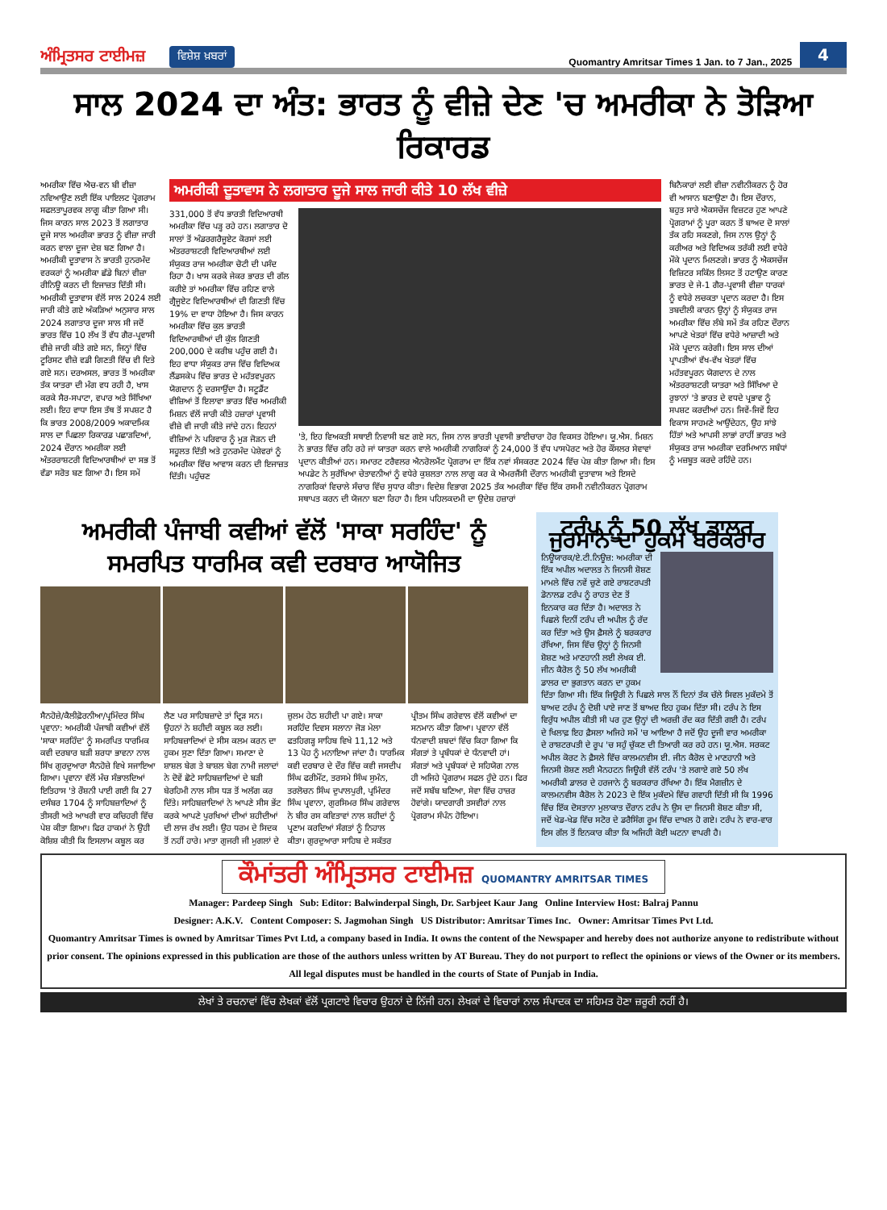ਅੰਮ੍ਰਿਤਸਰ ਟਾਈਮਜ਼
ਵਿਸ਼ੇਸ਼ ਖ਼ਬਰਾਂ
Quomantry Amritsar Times 1 Jan. to 7 Jan., 2025
4
ਸਾਲ 2024 ਦਾ ਅੰਤ: ਭਾਰਤ ਨੂੰ ਵੀਜ਼ੇ ਦੇਣ 'ਚ ਅਮਰੀਕਾ ਨੇ ਤੋੜਿਆ ਰਿਕਾਰਡ
ਅਮਰੀਕਾ ਵਿੱਚ ਐਚ-ਵਨ ਬੀ ਵੀਜ਼ਾ ਨਵਿਆਉਣ ਲਈ ਇੱਕ ਪਾਇਲਟ ਪ੍ਰੋਗਰਾਮ ਸਫਲਤਾਪੂਰਵਕ ਲਾਗੂ ਕੀਤਾ ਗਿਆ ਸੀ। ਜਿਸ ਕਾਰਨ ਸਾਲ 2023 ਤੋਂ ਲਗਾਤਾਰ ਦੂਜੇ ਸਾਲ ਅਮਰੀਕਾ ਭਾਰਤ ਨੂੰ ਵੀਜ਼ਾ ਜਾਰੀ ਕਰਨ ਵਾਲਾ ਦੂਜਾ ਦੇਸ਼ ਬਣ ਗਿਆ ਹੈ। ਅਮਰੀਕੀ ਦੂਤਾਵਾਸ ਨੇ ਭਾਰਤੀ ਹੁਨਰਮੰਦ ਵਰਕਰਾਂ ਨੂੰ ਅਮਰੀਕਾ ਛੱਡੇ ਬਿਨਾਂ ਵੀਜ਼ਾ ਰੀਨਿਊ ਕਰਨ ਦੀ ਇਜਾਜ਼ਤ ਦਿੱਤੀ ਸੀ। ਅਮਰੀਕੀ ਦੂਤਾਵਾਸ ਵੱਲੋਂ ਸਾਲ 2024 ਲਈ ਜਾਰੀ ਕੀਤੇ ਗਏ ਅੰਕੜਿਆਂ ਅਨੁਸਾਰ ਸਾਲ 2024 ਲਗਾਤਾਰ ਦੂਜਾ ਸਾਲ ਸੀ ਜਦੋਂ ਭਾਰਤ ਵਿੱਚ 10 ਲੱਖ ਤੋਂ ਵੱਧ ਗੈਰ-ਪ੍ਰਵਾਸੀ ਵੀਜ਼ੇ ਜਾਰੀ ਕੀਤੇ ਗਏ ਸਨ, ਜਿਨ੍ਹਾਂ ਵਿੱਚ ਟੂਰਿਸਟ ਵੀਜ਼ੇ ਵਡੀ ਗਿਣਤੀ ਵਿੱਚ ਵੀ ਦਿਤੇ ਗਏ ਸਨ। ਦਰਅਸਲ, ਭਾਰਤ ਤੋਂ ਅਮਰੀਕਾ ਤੱਕ ਯਾਤਰਾ ਦੀ ਮੰਗ ਵਧ ਰਹੀ ਹੈ, ਖਾਸ ਕਰਕੇ ਸੈਰ-ਸਪਾਟਾ, ਵਪਾਰ ਅਤੇ ਸਿੱਖਿਆ ਲਈ। ਇਹ ਵਾਧਾ ਇਸ ਤੱਥ ਤੋਂ ਸਪਸ਼ਟ ਹੈ ਕਿ ਭਾਰਤ 2008/2009 ਅਕਾਦਮਿਕ ਸਾਲ ਦਾ ਪਿਛਲਾ ਰਿਕਾਰਡ ਪਛਾੜਦਿਆਂ, 2024 ਦੌਰਾਨ ਅਮਰੀਕਾ ਲਈ ਅੰਤਰਰਾਸ਼ਟਰੀ ਵਿਦਿਆਰਥੀਆਂ ਦਾ ਸਭ ਤੋਂ ਵੱਡਾ ਸਰੋਤ ਬਣ ਗਿਆ ਹੈ। ਇਸ ਸਮੇਂ
ਅਮਰੀਕੀ ਦੂਤਾਵਾਸ ਨੇ ਲਗਾਤਾਰ ਦੂਜੇ ਸਾਲ ਜਾਰੀ ਕੀਤੇ 10 ਲੱਖ ਵੀਜ਼ੇ
331,000 ਤੋਂ ਵੱਧ ਭਾਰਤੀ ਵਿਦਿਆਰਥੀ ਅਮਰੀਕਾ ਵਿੱਚ ਪੜ੍ਹ ਰਹੇ ਹਨ। ਲਗਾਤਾਰ ਦੋ ਸਾਲਾਂ ਤੋਂ ਅੰਡਰਗਰੈਜੂਏਟ ਕੋਰਸਾਂ ਲਈ ਅੰਤਰਰਾਸ਼ਟਰੀ ਵਿਦਿਆਰਥੀਆਂ ਲਈ ਸੰਯੁਕਤ ਰਾਜ ਅਮਰੀਕਾ ਚੋਟੀ ਦੀ ਪਸੰਦ ਰਿਹਾ ਹੈ। ਖਾਸ ਕਰਕੇ ਜੇਕਰ ਭਾਰਤ ਦੀ ਗੱਲ ਕਰੀਏ ਤਾਂ ਅਮਰੀਕਾ ਵਿੱਚ ਰਹਿਣ ਵਾਲੇ ਗ੍ਰੈਜੂਏਟ ਵਿਦਿਆਰਥੀਆਂ ਦੀ ਗਿਣਤੀ ਵਿੱਚ 19% ਦਾ ਵਾਧਾ ਹੋਇਆ ਹੈ। ਜਿਸ ਕਾਰਨ ਅਮਰੀਕਾ ਵਿੱਚ ਕੁਲ ਭਾਰਤੀ ਵਿਦਿਆਰਥੀਆਂ ਦੀ ਕੁੱਲ ਗਿਣਤੀ 200,000 ਦੇ ਕਰੀਬ ਪਹੁੰਚ ਗਈ ਹੈ। ਇਹ ਵਾਧਾ ਸੰਯੁਕਤ ਰਾਜ ਵਿੱਚ ਵਿਦਿਅਕ ਲੈਂਡਸਕੇਪ ਵਿੱਚ ਭਾਰਤ ਦੇ ਮਹੱਤਵਪੂਰਨ ਯੋਗਦਾਨ ਨੂੰ ਦਰਸਾਉਂਦਾ ਹੈ। ਸਟੂਡੈਂਟ ਵੀਜ਼ਿਆਂ ਤੋਂ ਇਲਾਵਾ ਭਾਰਤ ਵਿੱਚ ਅਮਰੀਕੀ ਮਿਸ਼ਨ ਵੱਲੋਂ ਜਾਰੀ ਕੀਤੇ ਹਜ਼ਾਰਾਂ ਪ੍ਰਵਾਸੀ ਵੀਜ਼ੇ ਵੀ ਜਾਰੀ ਕੀਤੇ ਜਾਂਦੇ ਹਨ। ਇਹਨਾਂ ਵੀਜ਼ਿਆਂ ਨੇ ਪਰਿਵਾਰ ਨੂੰ ਮੁੜ ਜੋੜਨ ਦੀ ਸਹੂਲਤ ਦਿੱਤੀ ਅਤੇ ਹੁਨਰਮੰਦ ਪੇਸ਼ੇਵਰਾਂ ਨੂੰ ਅਮਰੀਕਾ ਵਿੱਚ ਆਵਾਸ ਕਰਨ ਦੀ ਇਜਾਜ਼ਤ ਦਿੱਤੀ। ਪਹੁੰਚਣ
'ਤੇ, ਇਹ ਵਿਅਕਤੀ ਸਥਾਈ ਨਿਵਾਸੀ ਬਣ ਗਏ ਸਨ, ਜਿਸ ਨਾਲ ਭਾਰਤੀ ਪ੍ਰਵਾਸੀ ਭਾਈਚਾਰਾ ਹੋਰ ਵਿਕਸਤ ਹੋਇਆ। ਯੂ.ਐਸ. ਮਿਸ਼ਨ ਨੇ ਭਾਰਤ ਵਿੱਚ ਰਹਿ ਰਹੇ ਜਾਂ ਯਾਤਰਾ ਕਰਨ ਵਾਲੇ ਅਮਰੀਕੀ ਨਾਗਰਿਕਾਂ ਨੂੰ 24,000 ਤੋਂ ਵੱਧ ਪਾਸਪੋਰਟ ਅਤੇ ਹੋਰ ਕੌਂਸਲਰ ਸੇਵਾਵਾਂ ਪ੍ਰਦਾਨ ਕੀਤੀਆਂ ਹਨ। ਸਮਾਰਟ ਟਰੈਵਲਰ ਐਨਰੋਲਮੈਂਟ ਪ੍ਰੋਗਰਾਮ ਦਾ ਇੱਕ ਨਵਾਂ ਸੰਸਕਰਣ 2024 ਵਿੱਚ ਪੇਸ਼ ਕੀਤਾ ਗਿਆ ਸੀ। ਇਸ ਅਪਡੇਟ ਨੇ ਸੁਰੱਖਿਆ ਚੇਤਾਵਨੀਆਂ ਨੂੰ ਵਧੇਰੇ ਕੁਸ਼ਲਤਾ ਨਾਲ ਲਾਗੂ ਕਰ ਕੇ ਐਮਰਜੈਂਸੀ ਦੌਰਾਨ ਅਮਰੀਕੀ ਦੂਤਾਵਾਸ ਅਤੇ ਇਸਦੇ ਨਾਗਰਿਕਾਂ ਵਿਚਾਲੇ ਸੰਚਾਰ ਵਿੱਚ ਸੁਧਾਰ ਕੀਤਾ। ਵਿਦੇਸ਼ ਵਿਭਾਗ 2025 ਤੱਕ ਅਮਰੀਕਾ ਵਿੱਚ ਇੱਕ ਰਸਮੀ ਨਵੀਨੀਕਰਨ ਪ੍ਰੋਗਰਾਮ ਸਥਾਪਤ ਕਰਨ ਦੀ ਯੋਜਨਾ ਬਣਾ ਰਿਹਾ ਹੈ। ਇਸ ਪਹਿਲਕਦਮੀ ਦਾ ਉਦੇਸ਼ ਹਜ਼ਾਰਾਂ
ਬਿਨੈਕਾਰਾਂ ਲਈ ਵੀਜ਼ਾ ਨਵੀਨੀਕਰਨ ਨੂੰ ਹੋਰ ਵੀ ਆਸਾਨ ਬਣਾਉਣਾ ਹੈ। ਇਸ ਦੌਰਾਨ, ਬਹੁਤ ਸਾਰੇ ਐਕਸਚੇਂਜ ਵਿਜ਼ਟਰ ਹੁਣ ਆਪਣੇ ਪ੍ਰੋਗਰਾਮਾਂ ਨੂੰ ਪੂਰਾ ਕਰਨ ਤੋਂ ਬਾਅਦ ਦੋ ਸਾਲਾਂ ਤੱਕ ਰਹਿ ਸਕਣਗੇ, ਜਿਸ ਨਾਲ ਉਨ੍ਹਾਂ ਨੂੰ ਕਰੀਅਰ ਅਤੇ ਵਿਦਿਅਕ ਤਰੱਕੀ ਲਈ ਵਧੇਰੇ ਮੌਕੇ ਪ੍ਰਦਾਨ ਮਿਲਣਗੇ। ਭਾਰਤ ਨੂੰ ਐਕਸਚੇਂਜ ਵਿਜ਼ਿਟਰ ਸਕਿੱਲ ਲਿਸਟ ਤੋਂ ਹਟਾਉਣ ਕਾਰਣ ਭਾਰਤ ਦੇ ਜੇ-1 ਗੈਰ-ਪ੍ਰਵਾਸੀ ਵੀਜ਼ਾ ਧਾਰਕਾਂ ਨੂੰ ਵਧੇਰੇ ਲਚਕਤਾ ਪ੍ਰਦਾਨ ਕਰਦਾ ਹੈ। ਇਸ ਤਬਦੀਲੀ ਕਾਰਨ ਉਨ੍ਹਾਂ ਨੂੰ ਸੰਯੁਕਤ ਰਾਜ ਅਮਰੀਕਾ ਵਿੱਚ ਲੰਬੇ ਸਮੇਂ ਤੱਕ ਰਹਿਣ ਦੌਰਾਨ ਆਪਣੇ ਖੇਤਰਾਂ ਵਿੱਚ ਵਧੇਰੇ ਆਜ਼ਾਦੀ ਅਤੇ ਮੌਕੇ ਪ੍ਰਦਾਨ ਕਰੇਗੀ। ਇਸ ਸਾਲ ਦੀਆਂ ਪ੍ਰਾਪਤੀਆਂ ਵੱਖ-ਵੱਖ ਖੇਤਰਾਂ ਵਿੱਚ ਮਹੱਤਵਪੂਰਨ ਯੋਗਦਾਨ ਦੇ ਨਾਲ ਅੰਤਰਰਾਸ਼ਟਰੀ ਯਾਤਰਾ ਅਤੇ ਸਿੱਖਿਆ ਦੇ ਰੁਝਾਨਾਂ 'ਤੇ ਭਾਰਤ ਦੇ ਵਧਦੇ ਪ੍ਰਭਾਵ ਨੂੰ ਸਪਸ਼ਟ ਕਰਦੀਆਂ ਹਨ। ਜਿਵੇਂ-ਜਿਵੇਂ ਇਹ ਵਿਕਾਸ ਸਾਹਮਣੇ ਆਉਂਦੇਹਨ, ਉਹ ਸਾਂਝੇ ਹਿੱਤਾਂ ਅਤੇ ਆਪਸੀ ਲਾਭਾਂ ਰਾਹੀਂ ਭਾਰਤ ਅਤੇ ਸੰਯੁਕਤ ਰਾਜ ਅਮਰੀਕਾ ਦਰਮਿਆਨ ਸਬੰਧਾਂ ਨੂੰ ਮਜ਼ਬੂਤ ਕਰਦੇ ਰਹਿੰਦੇ ਹਨ।
ਅਮਰੀਕੀ ਪੰਜਾਬੀ ਕਵੀਆਂ ਵੱਲੋਂ 'ਸਾਕਾ ਸਰਹਿੰਦ' ਨੂੰ ਸਮਰਪਿਤ ਧਾਰਮਿਕ ਕਵੀ ਦਰਬਾਰ ਆਯੋਜਿਤ
ਸੈਨਹੋਜ਼ੇ/ਕੈਲੀਫ਼ੋਰਨੀਆ/ਪ੍ਰਮਿੰਦਰ ਸਿੰਘ ਪ੍ਰਵਾਨਾ: ਅਮਰੀਕੀ ਪੰਜਾਬੀ ਕਵੀਆਂ ਵੱਲੋਂ 'ਸਾਕਾ ਸਰਹਿੰਦ' ਨੂੰ ਸਮਰਪਿਤ ਧਾਰਮਿਕ ਕਵੀ ਦਰਬਾਰ ਬੜੀ ਸ਼ਰਧਾ ਭਾਵਨਾ ਨਾਲ ਸਿੱਖ ਗੁਰਦੁਆਰਾ ਸੈਨਹੋਜ਼ੇ ਵਿਖੇ ਸਜਾਇਆ ਗਿਆ। ਪ੍ਰਵਾਨਾ ਵੱਲੋਂ ਮੰਚ ਸੰਭਾਲਦਿਆਂ ਇਤਿਹਾਸ 'ਤੇ ਰੌਸ਼ਨੀ ਪਾਈ ਗਈ ਕਿ 27 ਦਸੰਬਰ 1704 ਨੂੰ ਸਾਹਿਬਜ਼ਾਦਿਆਂ ਨੂੰ ਤੀਸਰੀ ਅਤੇ ਆਖਰੀ ਵਾਰ ਕਚਿਹਰੀ ਵਿੱਚ ਪੇਸ਼ ਕੀਤਾ ਗਿਆ। ਫਿਰ ਹਾਕਮਾਂ ਨੇ ਉਹੀ ਕੋਸ਼ਿਸ਼ ਕੀਤੀ ਕਿ ਇਸਲਾਮ ਕਬੂਲ ਕਰ ਲੈਣ ਪਰ ਸਾਹਿਬਜ਼ਾਦੇ ਤਾਂ ਦ੍ਰਿੜ ਸਨ। ਉਹਨਾਂ ਨੇ ਸ਼ਹੀਦੀ ਕਬੂਲ ਕਰ ਲਈ। ਸਾਹਿਬਜ਼ਾਦਿਆਂ ਦੇ ਸੀਸ ਕਲਮ ਕਰਨ ਦਾ ਹੁਕਮ ਸੁਣਾ ਦਿੱਤਾ ਗਿਆ। ਸਮਾਣਾ ਦੇ ਸ਼ਾਸ਼ਲ ਬੇਗ ਤੇ ਬਾਸ਼ਲ ਬੇਗ ਨਾਮੀ ਜਲਾਦਾਂ ਨੇ ਦੋਵੇਂ ਛੋਟੇ ਸਾਹਿਬਜ਼ਾਦਿਆਂ ਦੇ ਬੜੀ ਬੇਰਹਿਮੀ ਨਾਲ ਸੀਸ ਧੜ ਤੋਂ ਅਲੱਗ ਕਰ ਦਿੱਤੇ। ਸਾਹਿਬਜ਼ਾਦਿਆਂ ਨੇ ਆਪਣੇ ਸੀਸ ਭੇਂਟ ਕਰਕੇ ਆਪਣੇ ਪੁਰਖਿਆਂ ਦੀਆਂ ਸ਼ਹੀਦੀਆਂ ਦੀ ਲਾਜ ਰੱਖ ਲਈ। ਉਹ ਧਰਮ ਦੇ ਸਿਦਕ ਤੋਂ ਨਹੀਂ ਹਾਰੇ। ਮਾਤਾ ਗੁਜਰੀ ਜੀ ਮੁਗਲਾਂ ਦੇ ਜ਼ੁਲਮ ਹੇਠ ਸ਼ਹੀਦੀ ਪਾ ਗਏ। ਸਾਕਾ ਸਰਹਿੰਦ ਦਿਵਸ ਸਲਾਨਾ ਜੋੜ ਮੇਲਾ ਫਤਹਿਗੜ੍ਹ ਸਾਹਿਬ ਵਿਖੇ 11,12 ਅਤੇ 13 ਪੋਹ ਨੂੰ ਮਨਾਇਆ ਜਾਂਦਾ ਹੈ। ਧਾਰਮਿਕ ਕਵੀ ਦਰਬਾਰ ਦੇ ਦੌਰ ਵਿੱਚ ਕਵੀ ਜਸਦੀਪ ਸਿੰਘ ਫਰੀਮੌਂਟ, ਤਰਸਮੇ ਸਿੰਘ ਸੁਮੰਨ, ਤਰਲੋਚਨ ਸਿੰਘ ਦੁਪਾਲਪੁਰੀ, ਪ੍ਰਮਿੰਦਰ ਸਿੰਘ ਪ੍ਰਵਾਨਾ, ਗੁਰਸਿਮਰ ਸਿੰਘ ਗਰੇਵਾਲ ਨੇ ਬੀਰ ਰਸ ਕਵਿਤਾਵਾਂ ਨਾਲ ਸ਼ਹੀਦਾਂ ਨੂੰ ਪ੍ਰਣਾਮ ਕਰਦਿਆਂ ਸੰਗਤਾਂ ਨੂੰ ਨਿਹਾਲ ਕੀਤਾ। ਗੁਰਦੁਆਰਾ ਸਾਹਿਬ ਦੇ ਸਕੱਤਰ ਪ੍ਰੀਤਮ ਸਿੰਘ ਗਰੇਵਾਲ ਵੱਲੋਂ ਕਵੀਆਂ ਦਾ ਸਨਮਾਨ ਕੀਤਾ ਗਿਆ। ਪ੍ਰਵਾਨਾ ਵੱਲੋਂ ਧੰਨਵਾਦੀ ਸ਼ਬਦਾਂ ਵਿੱਚ ਕਿਹਾ ਗਿਆ ਕਿ ਸੰਗਤਾਂ ਤੇ ਪ੍ਰਬੰਧਕਾਂ ਦੇ ਧੰਨਵਾਦੀ ਹਾਂ। ਸੰਗਤਾਂ ਅਤੇ ਪ੍ਰਬੰਧਕਾਂ ਦੇ ਸਹਿਯੋਗ ਨਾਲ ਹੀ ਅਜਿਹੇ ਪ੍ਰੋਗਰਾਮ ਸਫਲ ਹੁੰਦੇ ਹਨ। ਫਿਰ ਜਦੋਂ ਸਬੱਬ ਬਣਿਆ, ਸੇਵਾ ਵਿੱਚ ਹਾਜ਼ਰ ਹੋਵਾਂਗੇ। ਯਾਦਗਾਰੀ ਤਸਵੀਰਾਂ ਨਾਲ ਪ੍ਰੋਗਰਾਮ ਸੰਪੰਨ ਹੋਇਆ।
ਟਰੰਪ ਨੂੰ 50 ਲੱਖ ਡਾਲਰ ਜੁਰਮਾਨੇ ਦਾ ਹੁਕਮ ਬਰਕਰਾਰ
ਨਿਊਯਾਰਕ/ਏ.ਟੀ.ਨਿਊਜ਼: ਅਮਰੀਕਾ ਦੀ ਇੱਕ ਅਪੀਲ ਅਦਾਲਤ ਨੇ ਜਿਨਸੀ ਸ਼ੋਸ਼ਣ ਮਾਮਲੇ ਵਿੱਚ ਨਵੇਂ ਚੁਣੇ ਗਏ ਰਾਸ਼ਟਰਪਤੀ ਡੋਨਾਲਡ ਟਰੰਪ ਨੂੰ ਰਾਹਤ ਦੇਣ ਤੋਂ ਇਨਕਾਰ ਕਰ ਦਿੱਤਾ ਹੈ। ਅਦਾਲਤ ਨੇ ਪਿਛਲੇ ਦਿਨੀਂ ਟਰੰਪ ਦੀ ਅਪੀਲ ਨੂੰ ਰੱਦ ਕਰ ਦਿੱਤਾ ਅਤੇ ਉਸ ਫ਼ੈਸਲੇ ਨੂੰ ਬਰਕਰਾਰ ਰੱਖਿਆ, ਜਿਸ ਵਿੱਚ ਉਨ੍ਹਾਂ ਨੂੰ ਜਿਨਸੀ ਸ਼ੋਸ਼ਣ ਅਤੇ ਮਾਣਹਾਨੀ ਲਈ ਲੇਖਕ ਈ. ਜੀਨ ਕੈਰੋਲ ਨੂੰ 50 ਲੱਖ ਅਮਰੀਕੀ ਡਾਲਰ ਦਾ ਭੁਗਤਾਨ ਕਰਨ ਦਾ ਹੁਕਮ ਦਿੱਤਾ ਗਿਆ ਸੀ। ਇੱਕ ਜਿਊਰੀ ਨੇ ਪਿਛਲੇ ਸਾਲ ਨੌਂ ਦਿਨਾਂ ਤੱਕ ਚੱਲੇ ਸਿਵਲ ਮੁਕੱਦਮੇ ਤੋਂ ਬਾਅਦ ਟਰੰਪ ਨੂੰ ਦੋਸ਼ੀ ਪਾਏ ਜਾਣ ਤੋਂ ਬਾਅਦ ਇਹ ਹੁਕਮ ਦਿੱਤਾ ਸੀ। ਟਰੰਪ ਨੇ ਇਸ ਵਿਰੁੱਧ ਅਪੀਲ ਕੀਤੀ ਸੀ ਪਰ ਹੁਣ ਉਨ੍ਹਾਂ ਦੀ ਅਰਜ਼ੀ ਰੱਦ ਕਰ ਦਿੱਤੀ ਗਈ ਹੈ। ਟਰੰਪ ਦੇ ਖਿਲਾਫ਼ ਇਹ ਫ਼ੈਸਲਾ ਅਜਿਹੇ ਸਮੇਂ 'ਚ ਆਇਆ ਹੈ ਜਦੋਂ ਉਹ ਦੂਜੀ ਵਾਰ ਅਮਰੀਕਾ ਦੇ ਰਾਸ਼ਟਰਪਤੀ ਦੇ ਰੂਪ 'ਚ ਸਹੁੰ ਚੁੱਕਣ ਦੀ ਤਿਆਰੀ ਕਰ ਰਹੇ ਹਨ। ਯੂ.ਐਸ. ਸਰਕਟ ਅਪੀਲ ਕੋਰਟ ਨੇ ਫ਼ੈਸਲੇ ਵਿੱਚ ਕਾਲਮਨਵੀਸ ਈ. ਜੀਨ ਕੈਰੋਲ ਦੇ ਮਾਣਹਾਨੀ ਅਤੇ ਜਿਨਸੀ ਸ਼ੋਸ਼ਣ ਲਈ ਮੈਨਹਟਨ ਜਿਊਰੀ ਵੱਲੋਂ ਟਰੰਪ 'ਤੇ ਲਗਾਏ ਗਏ 50 ਲੱਖ ਅਮਰੀਕੀ ਡਾਲਰ ਦੇ ਹਰਜਾਨੇ ਨੂੰ ਬਰਕਰਾਰ ਰੱਖਿਆ ਹੈ। ਇੱਕ ਮੈਗਜ਼ੀਨ ਦੇ ਕਾਲਮਨਵੀਸ ਕੈਰੋਲ ਨੇ 2023 ਦੇ ਇੱਕ ਮੁਕੱਦਮੇ ਵਿੱਚ ਗਵਾਹੀ ਦਿੱਤੀ ਸੀ ਕਿ 1996 ਵਿੱਚ ਇੱਕ ਦੋਸਤਾਨਾ ਮੁਲਾਕਾਤ ਦੌਰਾਨ ਟਰੰਪ ਨੇ ਉਸ ਦਾ ਜਿਨਸੀ ਸ਼ੋਸ਼ਣ ਕੀਤਾ ਸੀ, ਜਦੋਂ ਖੇਡ-ਖੇਡ ਵਿੱਚ ਸਟੋਰ ਦੇ ਡਰੈਸਿੰਗ ਰੂਮ ਵਿੱਚ ਦਾਖਲ ਹੋ ਗਏ। ਟਰੰਪ ਨੇ ਵਾਰ-ਵਾਰ ਇਸ ਗੱਲ ਤੋਂ ਇਨਕਾਰ ਕੀਤਾ ਕਿ ਅਜਿਹੀ ਕੋਈ ਘਟਨਾ ਵਾਪਰੀ ਹੈ।
ਕੌਮਾਂਤਰੀ ਅੰਮ੍ਰਿਤਸਰ ਟਾਈਮਜ਼ QUOMANTRY AMRITSAR TIMES
Manager: Pardeep Singh Sub: Editor: Balwinderpal Singh, Dr. Sarbjeet Kaur Jang Online Interview Host: Balraj Pannu
Designer: A.K.V. Content Composer: S. Jagmohan Singh US Distributor: Amritsar Times Inc. Owner: Amritsar Times Pvt Ltd.
Quomantry Amritsar Times is owned by Amritsar Times Pvt Ltd, a company based in India. It owns the content of the Newspaper and hereby does not authorize anyone to redistribute without prior consent. The opinions expressed in this publication are those of the authors unless written by AT Bureau. They do not purport to reflect the opinions or views of the Owner or its members.
All legal disputes must be handled in the courts of State of Punjab in India.
ਲੇਖਾਂ ਤੇ ਰਚਨਾਵਾਂ ਵਿੱਚ ਲੇਖਕਾਂ ਵੱਲੋਂ ਪ੍ਰਗਟਾਏ ਵਿਚਾਰ ਉਹਨਾਂ ਦੇ ਨਿੱਜੀ ਹਨ। ਲੇਖਕਾਂ ਦੇ ਵਿਚਾਰਾਂ ਨਾਲ ਸੰਪਾਦਕ ਦਾ ਸਹਿਮਤ ਹੋਣਾ ਜ਼ਰੂਰੀ ਨਹੀਂ ਹੈ।